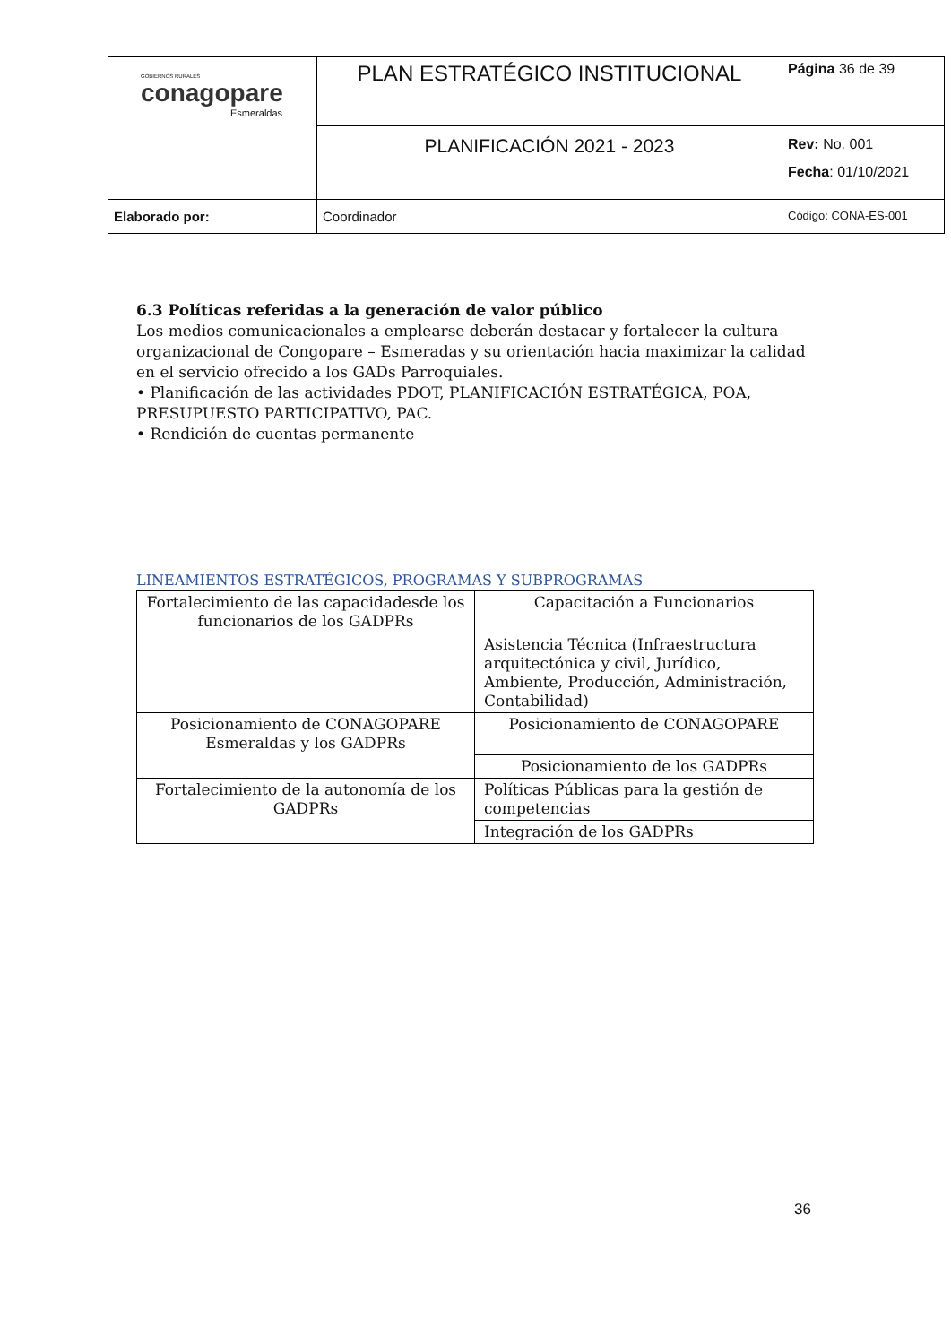| GOBIERNOS RURALES conagopare Esmeraldas | PLAN ESTRATÉGICO INSTITUCIONAL | Página 36 de 39 |
| | PLANIFICACIÓN 2021 - 2023 | Rev: No. 001 Fecha : 01/10/2021 |
| Elaborado por: | Coordinador | Código: CONA-ES-001 |
6.3 Políticas referidas a la generación de valor público
Los medios comunicacionales a emplearse deberán destacar y fortalecer la cultura organizacional de Congopare – Esmeradas y su orientación hacia maximizar la calidad en el servicio ofrecido a los GADs Parroquiales.
• Planificación de las actividades PDOT, PLANIFICACIÓN ESTRATÉGICA, POA, PRESUPUESTO PARTICIPATIVO, PAC.
• Rendición de cuentas permanente
LINEAMIENTOS ESTRATÉGICOS, PROGRAMAS Y SUBPROGRAMAS
| Fortalecimiento de las capacidadesde los funcionarios de los GADPRs | Capacitación a Funcionarios |
| | Asistencia Técnica (Infraestructura arquitectónica y civil, Jurídico, Ambiente, Producción, Administración, Contabilidad) |
| Posicionamiento de CONAGOPARE Esmeraldas y los GADPRs | Posicionamiento de CONAGOPARE |
| | Posicionamiento de los GADPRs |
| Fortalecimiento de la autonomía de los GADPRs | Políticas Públicas para la gestión de competencias |
| | Integración de los GADPRs |
36